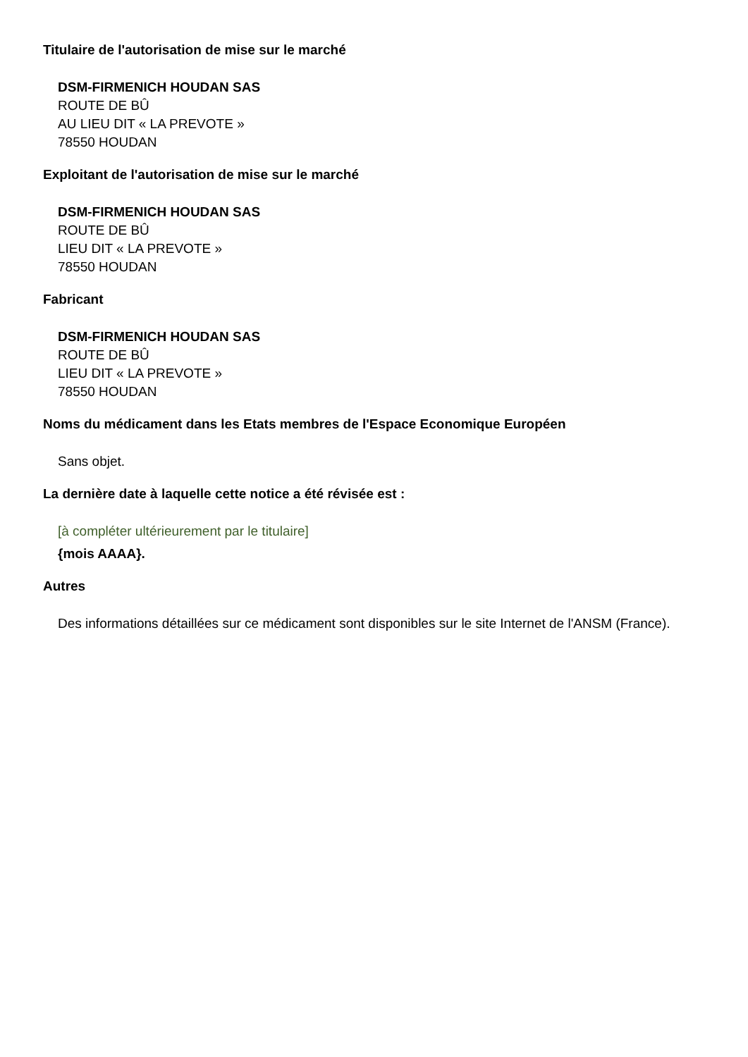Titulaire de l'autorisation de mise sur le marché
DSM-FIRMENICH HOUDAN SAS
ROUTE DE BÛ
AU LIEU DIT « LA PREVOTE »
78550 HOUDAN
Exploitant de l'autorisation de mise sur le marché
DSM-FIRMENICH HOUDAN SAS
ROUTE DE BÛ
LIEU DIT « LA PREVOTE »
78550 HOUDAN
Fabricant
DSM-FIRMENICH HOUDAN SAS
ROUTE DE BÛ
LIEU DIT « LA PREVOTE »
78550 HOUDAN
Noms du médicament dans les Etats membres de l'Espace Economique Européen
Sans objet.
La dernière date à laquelle cette notice a été révisée est :
[à compléter ultérieurement par le titulaire]
{mois AAAA}.
Autres
Des informations détaillées sur ce médicament sont disponibles sur le site Internet de l'ANSM (France).